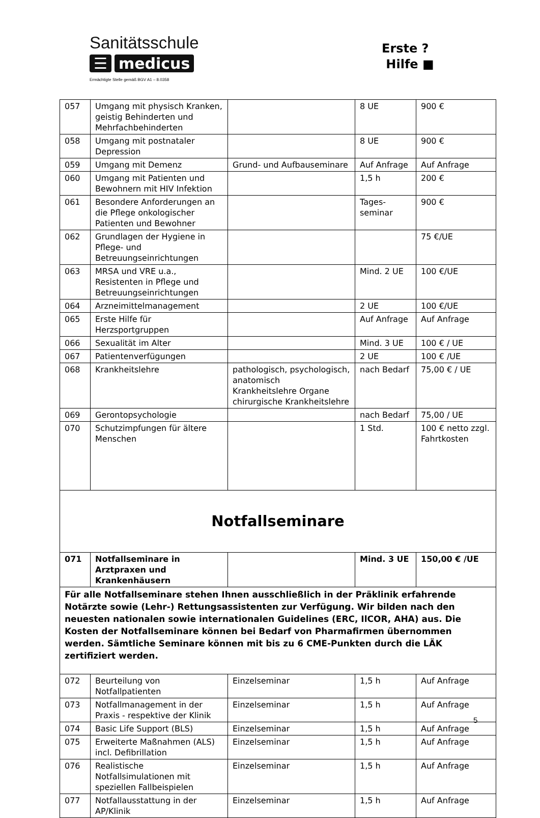Sanitätsschule
☰ medicus
Ermächtigte Stelle gemäß BGV A1 – 8.0358
Erste ?
Hilfe ■
| 057 | Umgang mit physisch Kranken, geistig Behinderten und Mehrfachbehinderten | | 8 UE | 900 € |
| 058 | Umgang mit postnataler Depression | | 8 UE | 900 € |
| 059 | Umgang mit Demenz | Grund- und Aufbauseminare | Auf Anfrage | Auf Anfrage |
| 060 | Umgang mit Patienten und Bewohnern mit HIV Infektion | | 1,5 h | 200 € |
| 061 | Besondere Anforderungen an die Pflege onkologischer Patienten und Bewohner | | Tages- seminar | 900 € |
| 062 | Grundlagen der Hygiene in Pflege- und Betreuungseinrichtungen | | | 75 €/UE |
| 063 | MRSA und VRE u.a., Resistenten in Pflege und Betreuungseinrichtungen | | Mind. 2 UE | 100 €/UE |
| 064 | Arzneimittelmanagement | | 2 UE | 100 €/UE |
| 065 | Erste Hilfe für Herzsportgruppen | | Auf Anfrage | Auf Anfrage |
| 066 | Sexualität im Alter | | Mind. 3 UE | 100 € / UE |
| 067 | Patientenverfügungen | | 2 UE | 100 € /UE |
| 068 | Krankheitslehre | pathologisch, psychologisch, anatomisch Krankheitslehre Organe chirurgische Krankheitslehre | nach Bedarf | 75,00 € / UE |
| 069 | Gerontopsychologie | | nach Bedarf | 75,00 / UE |
| 070 | Schutzimpfungen für ältere Menschen | | 1 Std. | 100 € netto zzgl. Fahrtkosten |
| Notfallseminare | | | | |
| 071 | Notfallseminare in Arztpraxen und Krankenhäusern | | Mind. 3 UE | 150,00 € /UE |
| Für alle Notfallseminare stehen Ihnen ausschließlich in der Präklinik erfahrende Notärzte sowie (Lehr-) Rettungsassistenten zur Verfügung. Wir bilden nach den neuesten nationalen sowie internationalen Guidelines (ERC, IlCOR, AHA) aus. Die Kosten der Notfallseminare können bei Bedarf von Pharmafirmen übernommen werden. Sämtliche Seminare können mit bis zu 6 CME-Punkten durch die LÄK zertifiziert werden. | | | | |
| 072 | Beurteilung von Notfallpatienten | Einzelseminar | 1,5 h | Auf Anfrage |
| 073 | Notfallmanagement in der Praxis - respektive der Klinik | Einzelseminar | 1,5 h | Auf Anfrage |
| 074 | Basic Life Support (BLS) | Einzelseminar | 1,5 h | Auf Anfrage |
| 075 | Erweiterte Maßnahmen (ALS) incl. Defibrillation | Einzelseminar | 1,5 h | Auf Anfrage |
| 076 | Realistische Notfallsimulationen mit speziellen Fallbeispielen | Einzelseminar | 1,5 h | Auf Anfrage |
| 077 | Notfallausstattung in der AP/Klinik | Einzelseminar | 1,5 h | Auf Anfrage |
5